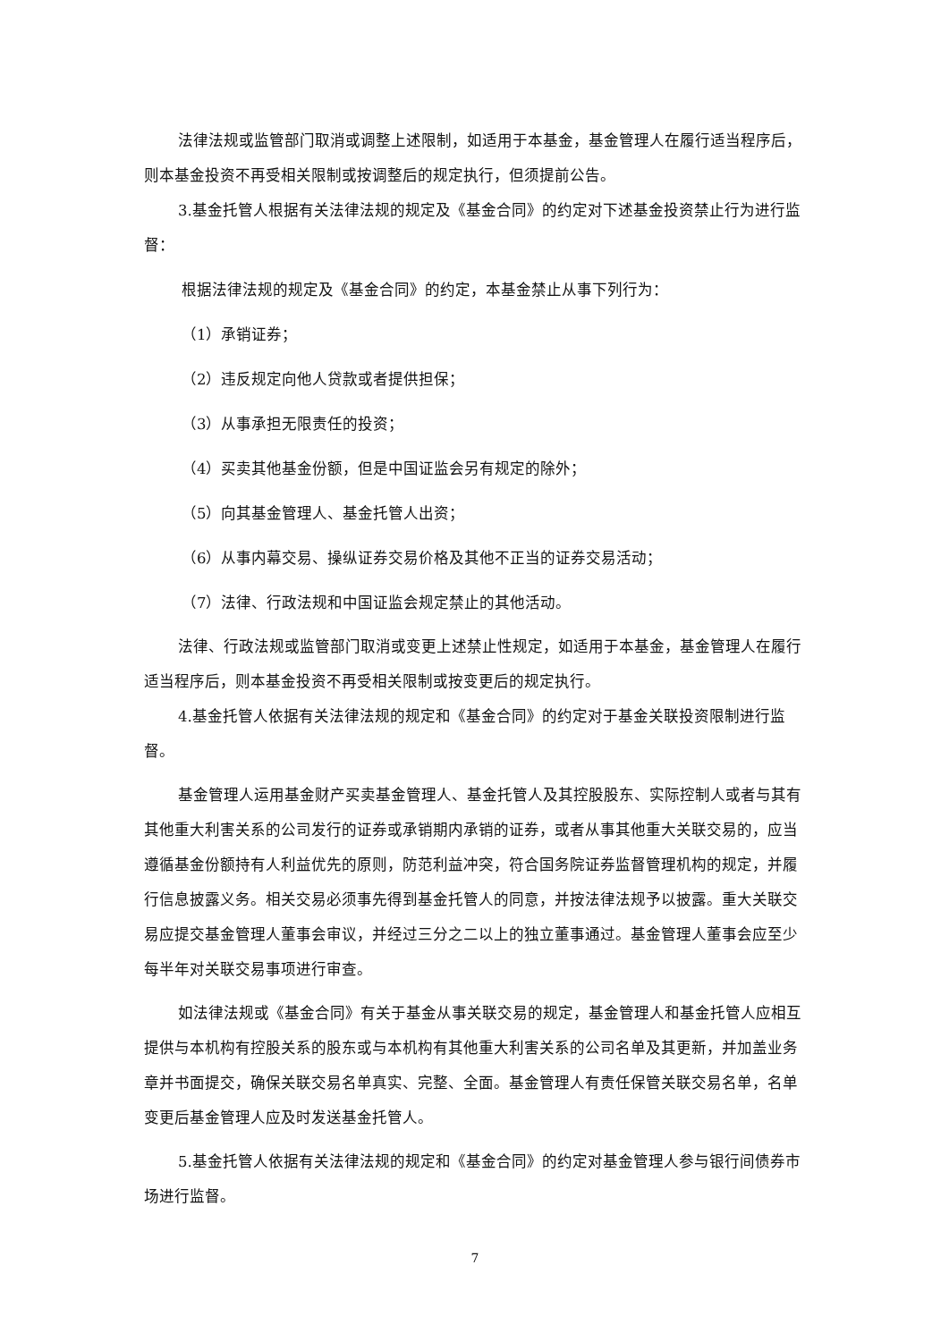法律法规或监管部门取消或调整上述限制，如适用于本基金，基金管理人在履行适当程序后，则本基金投资不再受相关限制或按调整后的规定执行，但须提前公告。
3.基金托管人根据有关法律法规的规定及《基金合同》的约定对下述基金投资禁止行为进行监督：
根据法律法规的规定及《基金合同》的约定，本基金禁止从事下列行为：
（1）承销证券；
（2）违反规定向他人贷款或者提供担保；
（3）从事承担无限责任的投资；
（4）买卖其他基金份额，但是中国证监会另有规定的除外；
（5）向其基金管理人、基金托管人出资；
（6）从事内幕交易、操纵证券交易价格及其他不正当的证券交易活动；
（7）法律、行政法规和中国证监会规定禁止的其他活动。
法律、行政法规或监管部门取消或变更上述禁止性规定，如适用于本基金，基金管理人在履行适当程序后，则本基金投资不再受相关限制或按变更后的规定执行。
4.基金托管人依据有关法律法规的规定和《基金合同》的约定对于基金关联投资限制进行监督。
基金管理人运用基金财产买卖基金管理人、基金托管人及其控股股东、实际控制人或者与其有其他重大利害关系的公司发行的证券或承销期内承销的证券，或者从事其他重大关联交易的，应当遵循基金份额持有人利益优先的原则，防范利益冲突，符合国务院证券监督管理机构的规定，并履行信息披露义务。相关交易必须事先得到基金托管人的同意，并按法律法规予以披露。重大关联交易应提交基金管理人董事会审议，并经过三分之二以上的独立董事通过。基金管理人董事会应至少每半年对关联交易事项进行审查。
如法律法规或《基金合同》有关于基金从事关联交易的规定，基金管理人和基金托管人应相互提供与本机构有控股关系的股东或与本机构有其他重大利害关系的公司名单及其更新，并加盖业务章并书面提交，确保关联交易名单真实、完整、全面。基金管理人有责任保管关联交易名单，名单变更后基金管理人应及时发送基金托管人。
5.基金托管人依据有关法律法规的规定和《基金合同》的约定对基金管理人参与银行间债券市场进行监督。
7